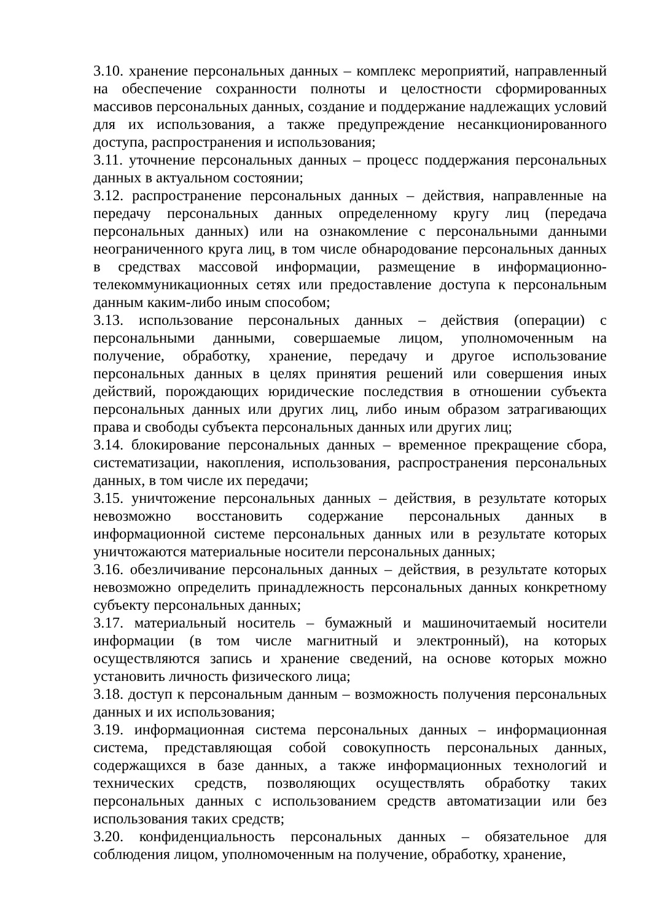3.10. хранение персональных данных – комплекс мероприятий, направленный на обеспечение сохранности полноты и целостности сформированных массивов персональных данных, создание и поддержание надлежащих условий для их использования, а также предупреждение несанкционированного доступа, распространения и использования;
3.11. уточнение персональных данных – процесс поддержания персональных данных в актуальном состоянии;
3.12. распространение персональных данных – действия, направленные на передачу персональных данных определенному кругу лиц (передача персональных данных) или на ознакомление с персональными данными неограниченного круга лиц, в том числе обнародование персональных данных в средствах массовой информации, размещение в информационно-телекоммуникационных сетях или предоставление доступа к персональным данным каким-либо иным способом;
3.13. использование персональных данных – действия (операции) с персональными данными, совершаемые лицом, уполномоченным на получение, обработку, хранение, передачу и другое использование персональных данных в целях принятия решений или совершения иных действий, порождающих юридические последствия в отношении субъекта персональных данных или других лиц, либо иным образом затрагивающих права и свободы субъекта персональных данных или других лиц;
3.14. блокирование персональных данных – временное прекращение сбора, систематизации, накопления, использования, распространения персональных данных, в том числе их передачи;
3.15. уничтожение персональных данных – действия, в результате которых невозможно восстановить содержание персональных данных в информационной системе персональных данных или в результате которых уничтожаются материальные носители персональных данных;
3.16. обезличивание персональных данных – действия, в результате которых невозможно определить принадлежность персональных данных конкретному субъекту персональных данных;
3.17. материальный носитель – бумажный и машиночитаемый носители информации (в том числе магнитный и электронный), на которых осуществляются запись и хранение сведений, на основе которых можно установить личность физического лица;
3.18. доступ к персональным данным – возможность получения персональных данных и их использования;
3.19. информационная система персональных данных – информационная система, представляющая собой совокупность персональных данных, содержащихся в базе данных, а также информационных технологий и технических средств, позволяющих осуществлять обработку таких персональных данных с использованием средств автоматизации или без использования таких средств;
3.20. конфиденциальность персональных данных – обязательное для соблюдения лицом, уполномоченным на получение, обработку, хранение,